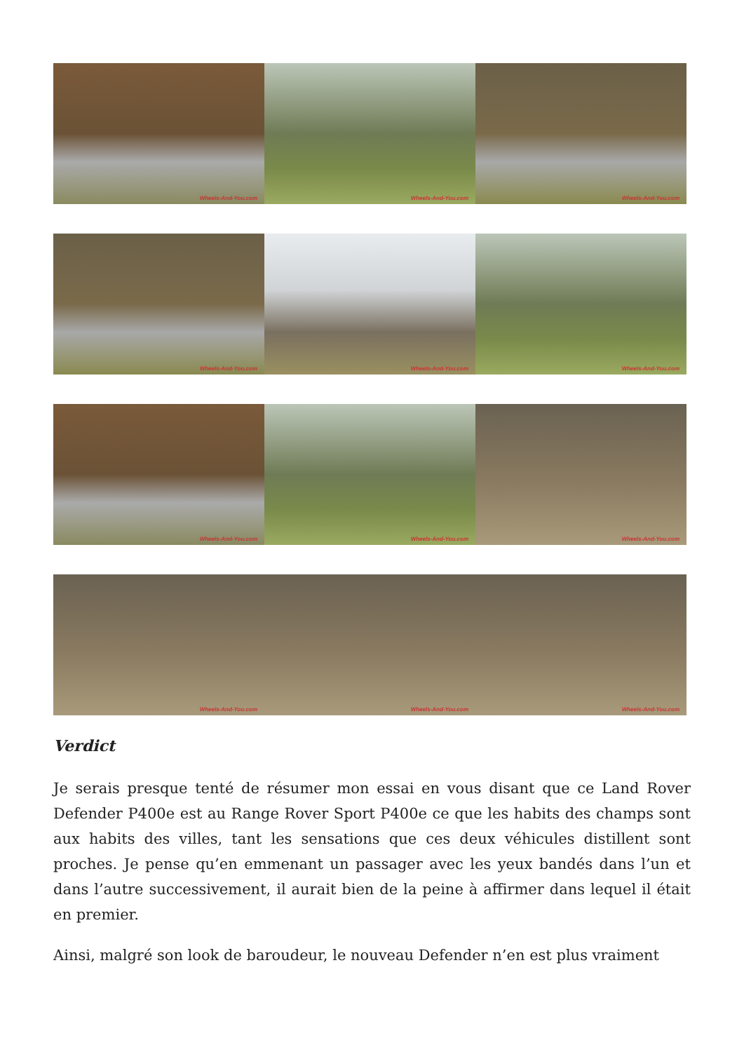Wheels-And-You.com
Wheels-And-You.com
Wheels-And-You.com
Wheels-And-You.com
Wheels-And-You.com
Wheels-And-You.com
Wheels-And-You.com
Wheels-And-You.com
Wheels-And-You.com
Wheels-And-You.com
Wheels-And-You.com
Wheels-And-You.com
Verdict
Je serais presque tenté de résumer mon essai en vous disant que ce Land Rover Defender P400e est au Range Rover Sport P400e ce que les habits des champs sont aux habits des villes, tant les sensations que ces deux véhicules distillent sont proches. Je pense qu’en emmenant un passager avec les yeux bandés dans l’un et dans l’autre successivement, il aurait bien de la peine à affirmer dans lequel il était en premier.
Ainsi, malgré son look de baroudeur, le nouveau Defender n’en est plus vraiment